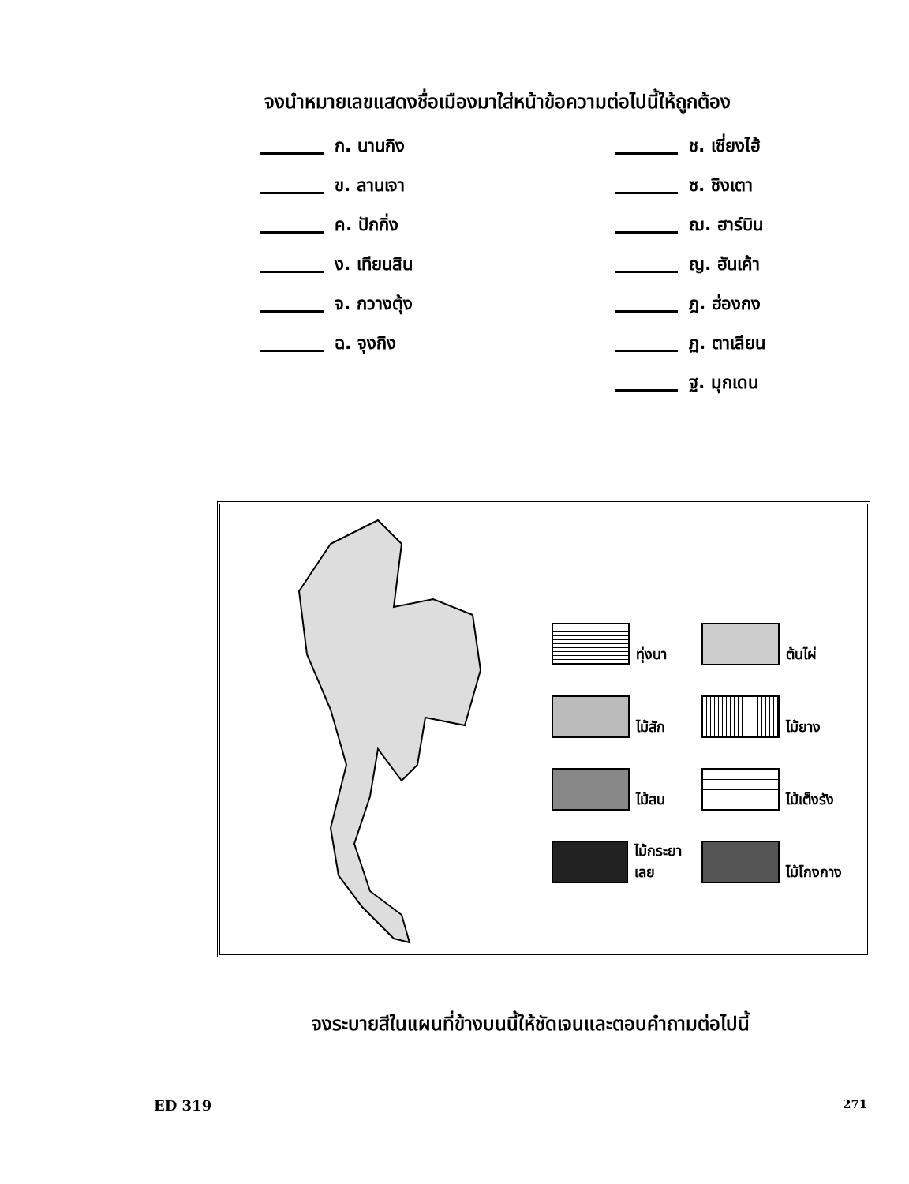จงนำหมายเลขแสดงชื่อเมืองมาใส่หน้าข้อความต่อไปนี้ให้ถูกต้อง
ก. นานกิง
ข. ลานเจา
ค. ปักกิ่ง
ง. เทียนสิน
จ. กวางตุ้ง
ฉ. จุงกิง
ช. เซี่ยงไฮ้
ซ. ชิงเตา
ฌ. ฮาร์บิน
ญ. ฮันเค้า
ฎ. ฮ่องกง
ฏ. ตาเลียน
ฐ. มุกเดน
ทุ่งนา
ต้นไผ่
ไม้สัก
ไม้ยาง
ไม้สน
ไม้เต็งรัง
ไม้กระยาเลย
ไม้โกงกาง
จงระบายสีในแผนที่ข้างบนนี้ให้ชัดเจนและตอบคำถามต่อไปนี้
ED 319 271